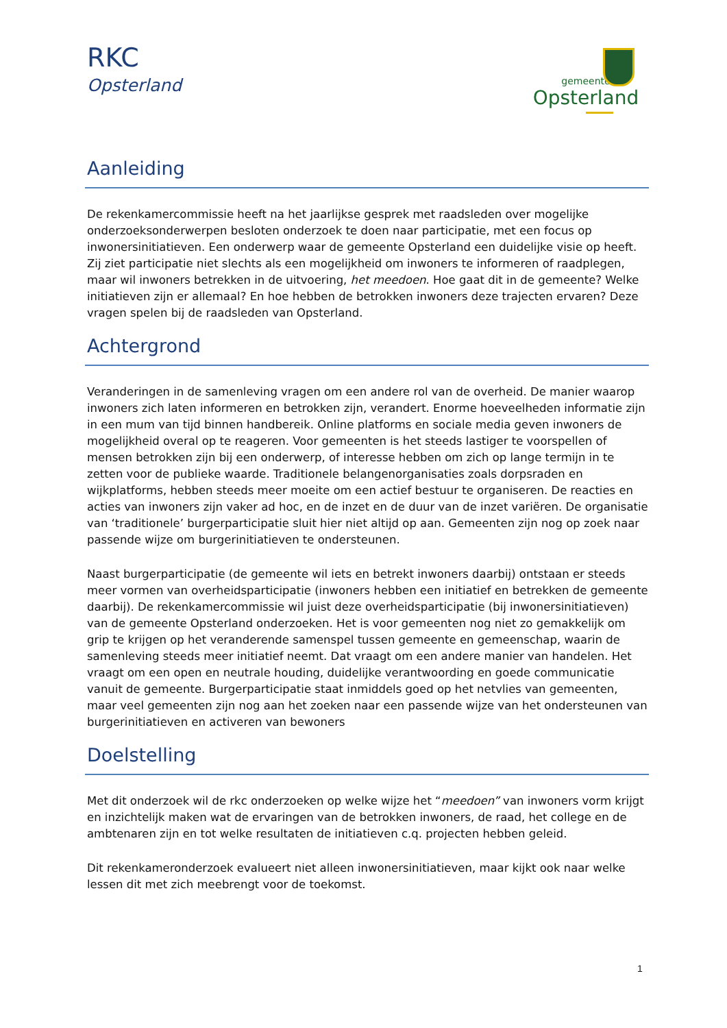RKC
Opsterland
gemeente
Opsterland
Aanleiding
De rekenkamercommissie heeft na het jaarlijkse gesprek met raadsleden over mogelijke onderzoeksonderwerpen besloten onderzoek te doen naar participatie, met een focus op inwonersinitiatieven. Een onderwerp waar de gemeente Opsterland een duidelijke visie op heeft. Zij ziet participatie niet slechts als een mogelijkheid om inwoners te informeren of raadplegen, maar wil inwoners betrekken in de uitvoering, het meedoen. Hoe gaat dit in de gemeente? Welke initiatieven zijn er allemaal? En hoe hebben de betrokken inwoners deze trajecten ervaren? Deze vragen spelen bij de raadsleden van Opsterland.
Achtergrond
Veranderingen in de samenleving vragen om een andere rol van de overheid. De manier waarop inwoners zich laten informeren en betrokken zijn, verandert. Enorme hoeveelheden informatie zijn in een mum van tijd binnen handbereik. Online platforms en sociale media geven inwoners de mogelijkheid overal op te reageren. Voor gemeenten is het steeds lastiger te voorspellen of mensen betrokken zijn bij een onderwerp, of interesse hebben om zich op lange termijn in te zetten voor de publieke waarde. Traditionele belangenorganisaties zoals dorpsraden en wijkplatforms, hebben steeds meer moeite om een actief bestuur te organiseren. De reacties en acties van inwoners zijn vaker ad hoc, en de inzet en de duur van de inzet variëren. De organisatie van ‘traditionele’ burgerparticipatie sluit hier niet altijd op aan. Gemeenten zijn nog op zoek naar passende wijze om burgerinitiatieven te ondersteunen.
Naast burgerparticipatie (de gemeente wil iets en betrekt inwoners daarbij) ontstaan er steeds meer vormen van overheidsparticipatie (inwoners hebben een initiatief en betrekken de gemeente daarbij). De rekenkamercommissie wil juist deze overheidsparticipatie (bij inwonersinitiatieven) van de gemeente Opsterland onderzoeken. Het is voor gemeenten nog niet zo gemakkelijk om grip te krijgen op het veranderende samenspel tussen gemeente en gemeenschap, waarin de samenleving steeds meer initiatief neemt. Dat vraagt om een andere manier van handelen. Het vraagt om een open en neutrale houding, duidelijke verantwoording en goede communicatie vanuit de gemeente. Burgerparticipatie staat inmiddels goed op het netvlies van gemeenten, maar veel gemeenten zijn nog aan het zoeken naar een passende wijze van het ondersteunen van burgerinitiatieven en activeren van bewoners
Doelstelling
Met dit onderzoek wil de rkc onderzoeken op welke wijze het “meedoen” van inwoners vorm krijgt en inzichtelijk maken wat de ervaringen van de betrokken inwoners, de raad, het college en de ambtenaren zijn en tot welke resultaten de initiatieven c.q. projecten hebben geleid.
Dit rekenkameronderzoek evalueert niet alleen inwonersinitiatieven, maar kijkt ook naar welke lessen dit met zich meebrengt voor de toekomst.
1